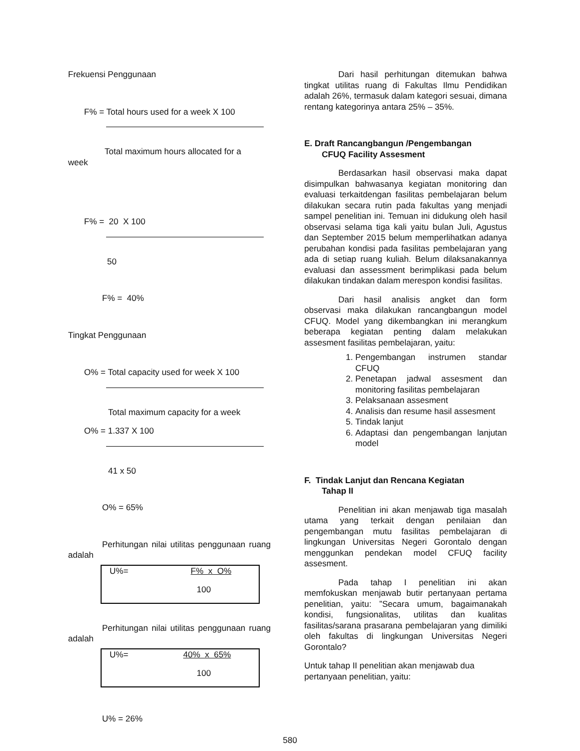Frekuensi Penggunaan
F% = Total hours used for a week X 100
Total maximum hours allocated for a
week
F% = 20 X 100
50
F% = 40%
Tingkat Penggunaan
O% = Total capacity used for week X 100
Total maximum capacity for a week
O% = 1.337 X 100
41 x 50
O% = 65%
Perhitungan nilai utilitas penggunaan ruang adalah
U%= F% x O%
100
Perhitungan nilai utilitas penggunaan ruang adalah
U%= 40% x 65%
100
U% = 26%
Dari hasil perhitungan ditemukan bahwa tingkat utilitas ruang di Fakultas Ilmu Pendidikan adalah 26%, termasuk dalam kategori sesuai, dimana rentang kategorinya antara 25% – 35%.
E. Draft Rancangbangun /Pengembangan
CFUQ Facility Assesment
Berdasarkan hasil observasi maka dapat disimpulkan bahwasanya kegiatan monitoring dan evaluasi terkaitdengan fasilitas pembelajaran belum dilakukan secara rutin pada fakultas yang menjadi sampel penelitian ini. Temuan ini didukung oleh hasil observasi selama tiga kali yaitu bulan Juli, Agustus dan September 2015 belum memperlihatkan adanya perubahan kondisi pada fasilitas pembelajaran yang ada di setiap ruang kuliah. Belum dilaksanakannya evaluasi dan assessment berimplikasi pada belum dilakukan tindakan dalam merespon kondisi fasilitas.
Dari hasil analisis angket dan form observasi maka dilakukan rancangbangun model CFUQ. Model yang dikembangkan ini merangkum beberapa kegiatan penting dalam melakukan assesment fasilitas pembelajaran, yaitu:
1. Pengembangan instrumen standar CFUQ
2. Penetapan jadwal assesment dan monitoring fasilitas pembelajaran
3. Pelaksanaan assesment
4. Analisis dan resume hasil assesment
5. Tindak lanjut
6. Adaptasi dan pengembangan lanjutan model
F. Tindak Lanjut dan Rencana Kegiatan
Tahap II
Penelitian ini akan menjawab tiga masalah utama yang terkait dengan penilaian dan pengembangan mutu fasilitas pembelajaran di lingkungan Universitas Negeri Gorontalo dengan menggunkan pendekan model CFUQ facility assesment.
Pada tahap I penelitian ini akan memfokuskan menjawab butir pertanyaan pertama penelitian, yaitu: ”Secara umum, bagaimanakah kondisi, fungsionalitas, utilitas dan kualitas fasilitas/sarana prasarana pembelajaran yang dimiliki oleh fakultas di lingkungan Universitas Negeri Gorontalo?
Untuk tahap II penelitian akan menjawab dua pertanyaan penelitian, yaitu:
580